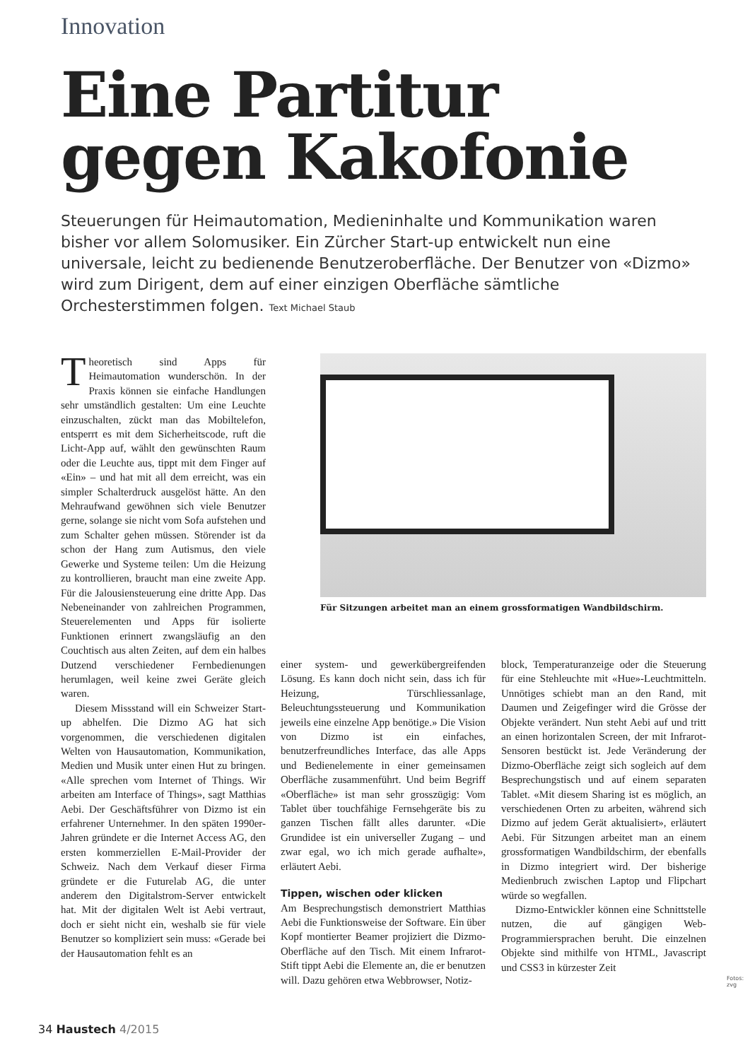Innovation
Eine Partitur gegen Kakofonie
Steuerungen für Heimautomation, Medieninhalte und Kommunikation waren bisher vor allem Solomusiker. Ein Zürcher Start-up entwickelt nun eine universale, leicht zu bedienende Benutzeroberfläche. Der Benutzer von «Dizmo» wird zum Dirigent, dem auf einer einzigen Oberfläche sämtliche Orchesterstimmen folgen. Text Michael Staub
Theoretisch sind Apps für Heimautomation wunderschön. In der Praxis können sie einfache Handlungen sehr umständlich gestalten: Um eine Leuchte einzuschalten, zückt man das Mobiltelefon, entsperrt es mit dem Sicherheitscode, ruft die Licht-App auf, wählt den gewünschten Raum oder die Leuchte aus, tippt mit dem Finger auf «Ein» – und hat mit all dem erreicht, was ein simpler Schalterdruck ausgelöst hätte. An den Mehraufwand gewöhnen sich viele Benutzer gerne, solange sie nicht vom Sofa aufstehen und zum Schalter gehen müssen. Störender ist da schon der Hang zum Autismus, den viele Gewerke und Systeme teilen: Um die Heizung zu kontrollieren, braucht man eine zweite App. Für die Jalousiensteuerung eine dritte App. Das Nebeneinander von zahlreichen Programmen, Steuerelementen und Apps für isolierte Funktionen erinnert zwangsläufig an den Couchtisch aus alten Zeiten, auf dem ein halbes Dutzend verschiedener Fernbedienungen herumlagen, weil keine zwei Geräte gleich waren.
Diesem Missstand will ein Schweizer Start-up abhelfen. Die Dizmo AG hat sich vorgenommen, die verschiedenen digitalen Welten von Hausautomation, Kommunikation, Medien und Musik unter einen Hut zu bringen. «Alle sprechen vom Internet of Things. Wir arbeiten am Interface of Things», sagt Matthias Aebi. Der Geschäftsführer von Dizmo ist ein erfahrener Unternehmer. In den späten 1990er-Jahren gründete er die Internet Access AG, den ersten kommerziellen E-Mail-Provider der Schweiz. Nach dem Verkauf dieser Firma gründete er die Futurelab AG, die unter anderem den Digitalstrom-Server entwickelt hat. Mit der digitalen Welt ist Aebi vertraut, doch er sieht nicht ein, weshalb sie für viele Benutzer so kompliziert sein muss: «Gerade bei der Hausautomation fehlt es an
Für Sitzungen arbeitet man an einem grossformatigen Wandbildschirm.
einer system- und gewerkübergreifenden Lösung. Es kann doch nicht sein, dass ich für Heizung, Türschliessanlage, Beleuchtungssteuerung und Kommunikation jeweils eine einzelne App benötige.» Die Vision von Dizmo ist ein einfaches, benutzerfreundliches Interface, das alle Apps und Bedienelemente in einer gemeinsamen Oberfläche zusammenführt. Und beim Begriff «Oberfläche» ist man sehr grosszügig: Vom Tablet über touchfähige Fernsehgeräte bis zu ganzen Tischen fällt alles darunter. «Die Grundidee ist ein universeller Zugang – und zwar egal, wo ich mich gerade aufhalte», erläutert Aebi.
Tippen, wischen oder klicken
Am Besprechungstisch demonstriert Matthias Aebi die Funktionsweise der Software. Ein über Kopf montierter Beamer projiziert die Dizmo-Oberfläche auf den Tisch. Mit einem Infrarot-Stift tippt Aebi die Elemente an, die er benutzen will. Dazu gehören etwa Webbrowser, Notiz-
block, Temperaturanzeige oder die Steuerung für eine Stehleuchte mit «Hue»-Leuchtmitteln. Unnötiges schiebt man an den Rand, mit Daumen und Zeigefinger wird die Grösse der Objekte verändert. Nun steht Aebi auf und tritt an einen horizontalen Screen, der mit Infrarot-Sensoren bestückt ist. Jede Veränderung der Dizmo-Oberfläche zeigt sich sogleich auf dem Besprechungstisch und auf einem separaten Tablet. «Mit diesem Sharing ist es möglich, an verschiedenen Orten zu arbeiten, während sich Dizmo auf jedem Gerät aktualisiert», erläutert Aebi. Für Sitzungen arbeitet man an einem grossformatigen Wandbildschirm, der ebenfalls in Dizmo integriert wird. Der bisherige Medienbruch zwischen Laptop und Flipchart würde so wegfallen.
Dizmo-Entwickler können eine Schnittstelle nutzen, die auf gängigen Web-Programmiersprachen beruht. Die einzelnen Objekte sind mithilfe von HTML, Javascript und CSS3 in kürzester Zeit
Fotos: zvg
34 Haustech 4/2015